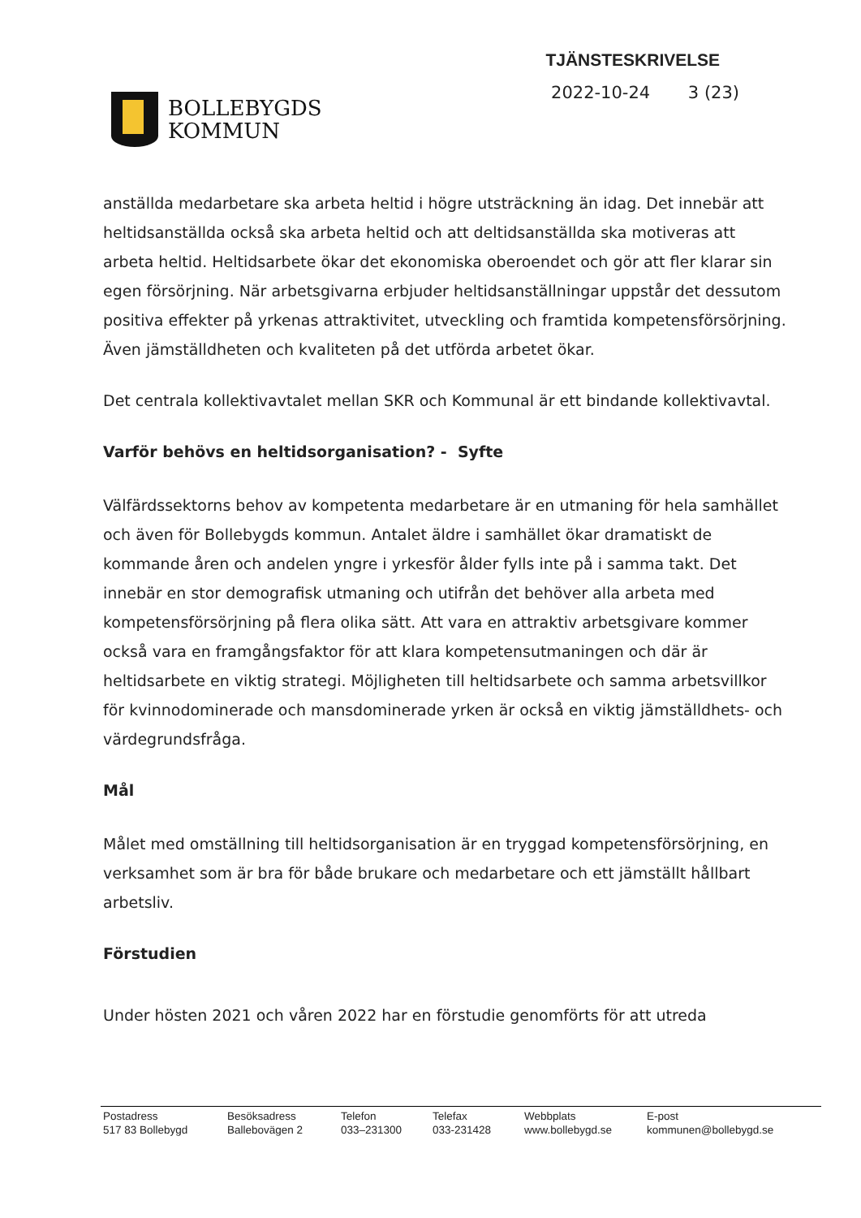BOLLEBYGDS
KOMMUN
TJÄNSTESKRIVELSE
2022-10-24 3 (23)
anställda medarbetare ska arbeta heltid i högre utsträckning än idag. Det innebär att heltidsanställda också ska arbeta heltid och att deltidsanställda ska motiveras att arbeta heltid. Heltidsarbete ökar det ekonomiska oberoendet och gör att fler klarar sin egen försörjning. När arbetsgivarna erbjuder heltidsanställningar uppstår det dessutom positiva effekter på yrkenas attraktivitet, utveckling och framtida kompetensförsörjning. Även jämställdheten och kvaliteten på det utförda arbetet ökar.
Det centrala kollektivavtalet mellan SKR och Kommunal är ett bindande kollektivavtal.
Varför behövs en heltidsorganisation? - Syfte
Välfärdssektorns behov av kompetenta medarbetare är en utmaning för hela samhället och även för Bollebygds kommun. Antalet äldre i samhället ökar dramatiskt de kommande åren och andelen yngre i yrkesför ålder fylls inte på i samma takt. Det innebär en stor demografisk utmaning och utifrån det behöver alla arbeta med kompetensförsörjning på flera olika sätt. Att vara en attraktiv arbetsgivare kommer också vara en framgångsfaktor för att klara kompetensutmaningen och där är heltidsarbete en viktig strategi. Möjligheten till heltidsarbete och samma arbetsvillkor för kvinnodominerade och mansdominerade yrken är också en viktig jämställdhets- och värdegrundsfråga.
Mål
Målet med omställning till heltidsorganisation är en tryggad kompetensförsörjning, en verksamhet som är bra för både brukare och medarbetare och ett jämställt hållbart arbetsliv.
Förstudien
Under hösten 2021 och våren 2022 har en förstudie genomförts för att utreda
Postadress
517 83 Bollebygd
Besöksadress
Ballebovägen 2
Telefon
033–231300
Telefax
033-231428
Webbplats
www.bollebygd.se
E-post
kommunen@bollebygd.se